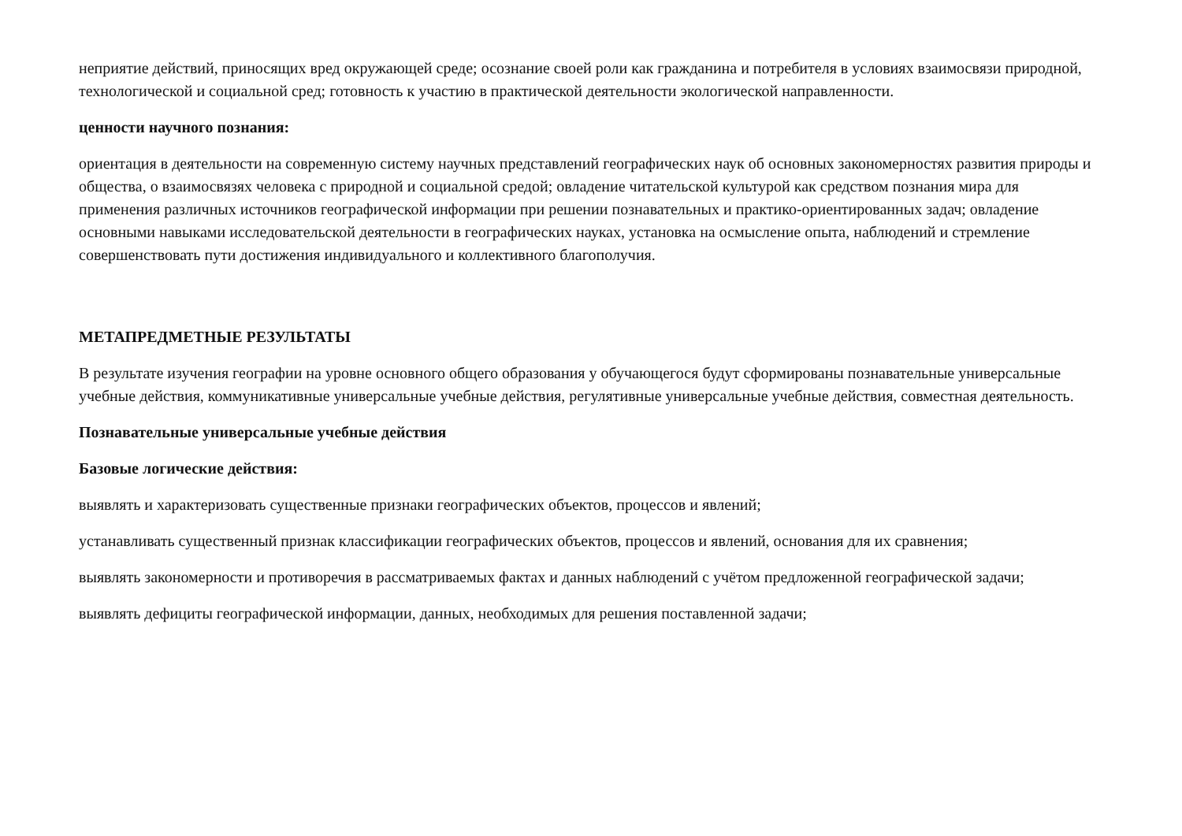неприятие действий, приносящих вред окружающей среде; осознание своей роли как гражданина и потребителя в условиях взаимосвязи природной, технологической и социальной сред; готовность к участию в практической деятельности экологической направленности.
ценности научного познания:
ориентация в деятельности на современную систему научных представлений географических наук об основных закономерностях развития природы и общества, о взаимосвязях человека с природной и социальной средой; овладение читательской культурой как средством познания мира для применения различных источников географической информации при решении познавательных и практико-ориентированных задач; овладение основными навыками исследовательской деятельности в географических науках, установка на осмысление опыта, наблюдений и стремление совершенствовать пути достижения индивидуального и коллективного благополучия.
МЕТАПРЕДМЕТНЫЕ РЕЗУЛЬТАТЫ
В результате изучения географии на уровне основного общего образования у обучающегося будут сформированы познавательные универсальные учебные действия, коммуникативные универсальные учебные действия, регулятивные универсальные учебные действия, совместная деятельность.
Познавательные универсальные учебные действия
Базовые логические действия:
выявлять и характеризовать существенные признаки географических объектов, процессов и явлений;
устанавливать существенный признак классификации географических объектов, процессов и явлений, основания для их сравнения;
выявлять закономерности и противоречия в рассматриваемых фактах и данных наблюдений с учётом предложенной географической задачи;
выявлять дефициты географической информации, данных, необходимых для решения поставленной задачи;